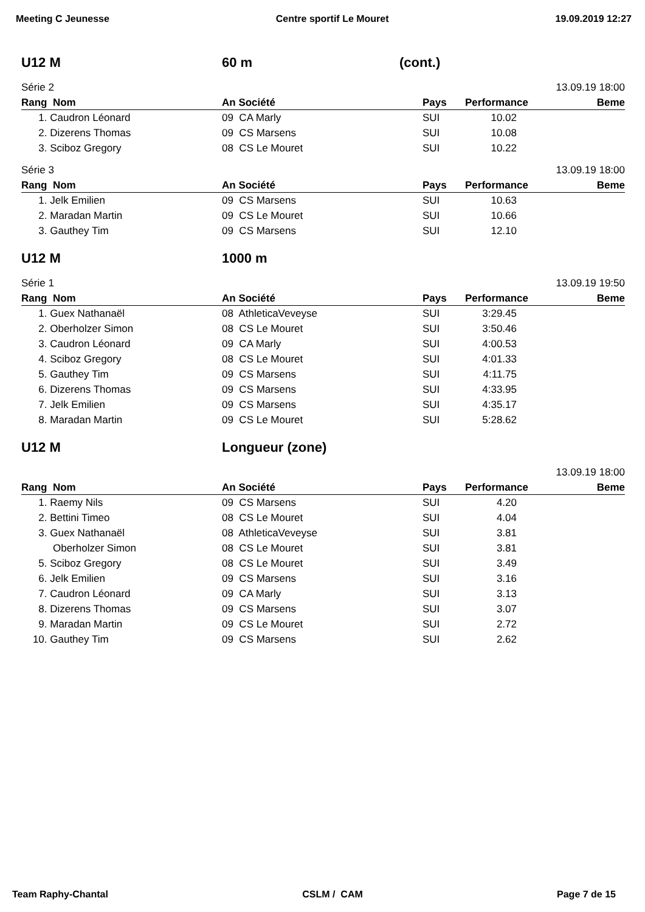Meeting C Jeunesse Centre sportif Le Mouret 19.09.2019 12:27
U12 M 60 m (cont.)
Série 2 13.09.19 18:00
| Rang Nom | An Société | Pays | Performance | Beme |
| --- | --- | --- | --- | --- |
| 1. Caudron Léonard | 09 CA Marly | SUI | 10.02 | |
| 2. Dizerens Thomas | 09 CS Marsens | SUI | 10.08 | |
| 3. Sciboz Gregory | 08 CS Le Mouret | SUI | 10.22 | |
Série 3 13.09.19 18:00
| Rang Nom | An Société | Pays | Performance | Beme |
| --- | --- | --- | --- | --- |
| 1. Jelk Emilien | 09 CS Marsens | SUI | 10.63 | |
| 2. Maradan Martin | 09 CS Le Mouret | SUI | 10.66 | |
| 3. Gauthey Tim | 09 CS Marsens | SUI | 12.10 | |
U12 M 1000 m
Série 1 13.09.19 19:50
| Rang Nom | An Société | Pays | Performance | Beme |
| --- | --- | --- | --- | --- |
| 1. Guex Nathanaël | 08 AthleticaVeveyse | SUI | 3:29.45 | |
| 2. Oberholzer Simon | 08 CS Le Mouret | SUI | 3:50.46 | |
| 3. Caudron Léonard | 09 CA Marly | SUI | 4:00.53 | |
| 4. Sciboz Gregory | 08 CS Le Mouret | SUI | 4:01.33 | |
| 5. Gauthey Tim | 09 CS Marsens | SUI | 4:11.75 | |
| 6. Dizerens Thomas | 09 CS Marsens | SUI | 4:33.95 | |
| 7. Jelk Emilien | 09 CS Marsens | SUI | 4:35.17 | |
| 8. Maradan Martin | 09 CS Le Mouret | SUI | 5:28.62 | |
U12 M Longueur (zone)
13.09.19 18:00
| Rang Nom | An Société | Pays | Performance | Beme |
| --- | --- | --- | --- | --- |
| 1. Raemy Nils | 09 CS Marsens | SUI | 4.20 | |
| 2. Bettini Timeo | 08 CS Le Mouret | SUI | 4.04 | |
| 3. Guex Nathanaël | 08 AthleticaVeveyse | SUI | 3.81 | |
| Oberholzer Simon | 08 CS Le Mouret | SUI | 3.81 | |
| 5. Sciboz Gregory | 08 CS Le Mouret | SUI | 3.49 | |
| 6. Jelk Emilien | 09 CS Marsens | SUI | 3.16 | |
| 7. Caudron Léonard | 09 CA Marly | SUI | 3.13 | |
| 8. Dizerens Thomas | 09 CS Marsens | SUI | 3.07 | |
| 9. Maradan Martin | 09 CS Le Mouret | SUI | 2.72 | |
| 10. Gauthey Tim | 09 CS Marsens | SUI | 2.62 | |
Team Raphy-Chantal CSLM / CAM Page 7 de 15